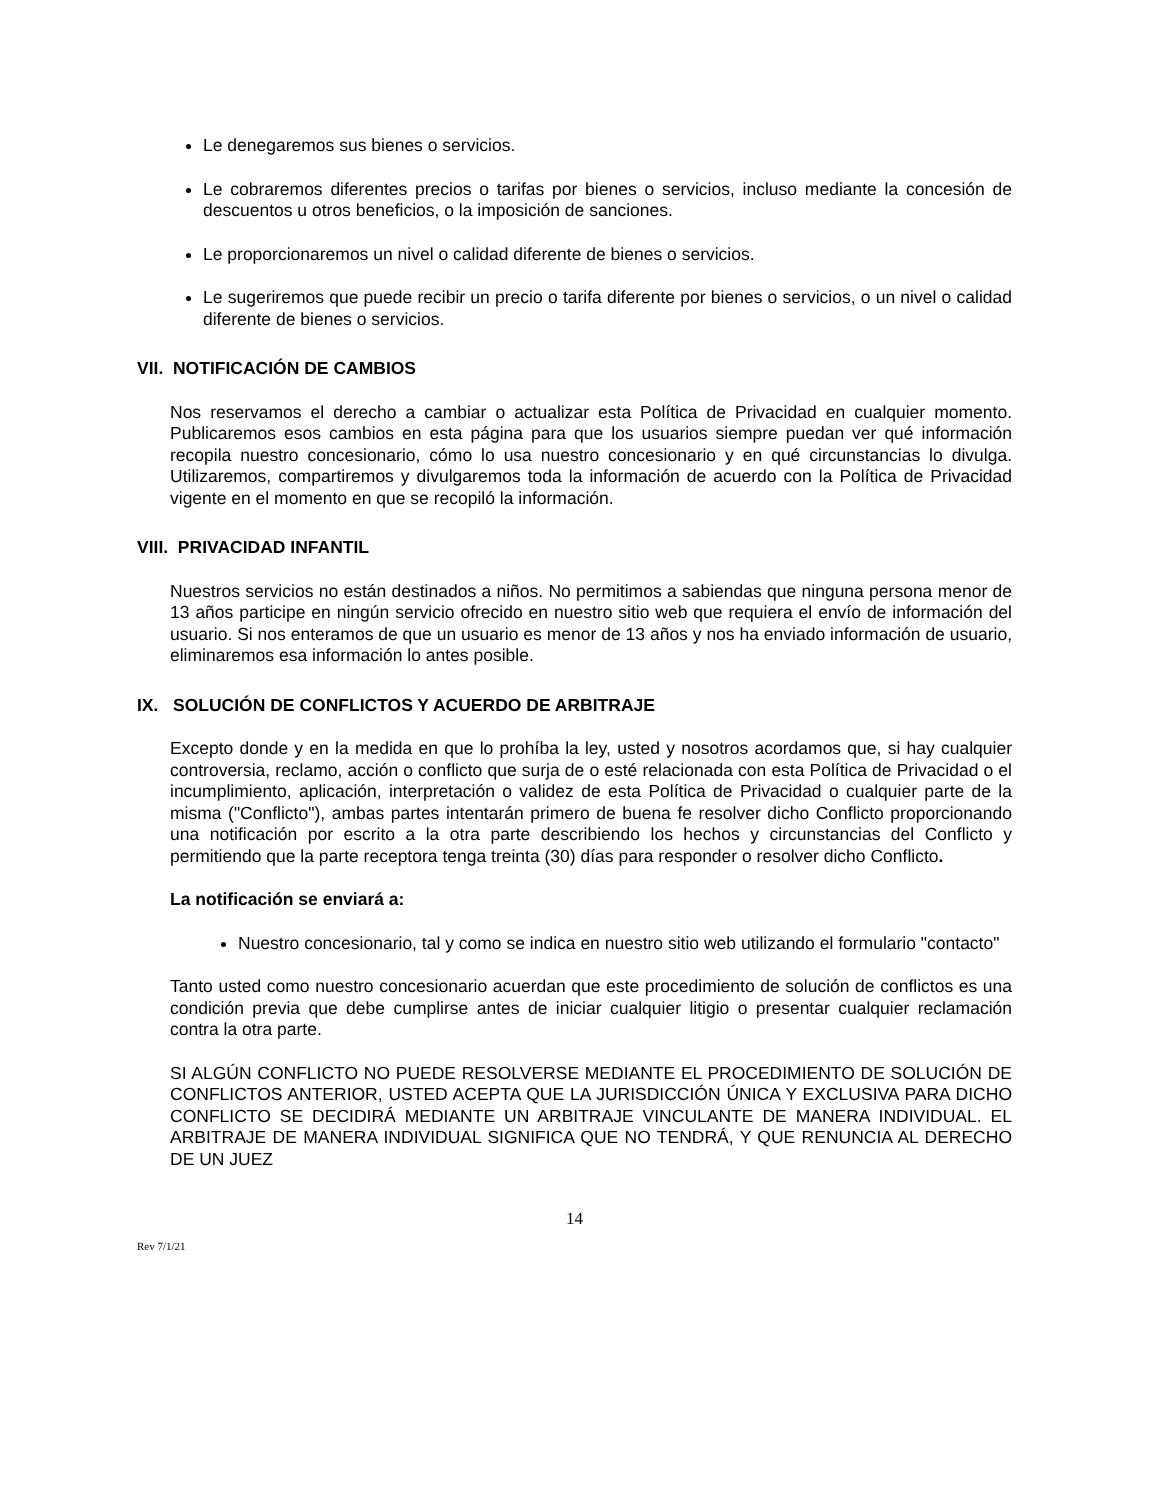Le denegaremos sus bienes o servicios.
Le cobraremos diferentes precios o tarifas por bienes o servicios, incluso mediante la concesión de descuentos u otros beneficios, o la imposición de sanciones.
Le proporcionaremos un nivel o calidad diferente de bienes o servicios.
Le sugeriremos que puede recibir un precio o tarifa diferente por bienes o servicios, o un nivel o calidad diferente de bienes o servicios.
VII. NOTIFICACIÓN DE CAMBIOS
Nos reservamos el derecho a cambiar o actualizar esta Política de Privacidad en cualquier momento. Publicaremos esos cambios en esta página para que los usuarios siempre puedan ver qué información recopila nuestro concesionario, cómo lo usa nuestro concesionario y en qué circunstancias lo divulga. Utilizaremos, compartiremos y divulgaremos toda la información de acuerdo con la Política de Privacidad vigente en el momento en que se recopiló la información.
VIII. PRIVACIDAD INFANTIL
Nuestros servicios no están destinados a niños. No permitimos a sabiendas que ninguna persona menor de 13 años participe en ningún servicio ofrecido en nuestro sitio web que requiera el envío de información del usuario. Si nos enteramos de que un usuario es menor de 13 años y nos ha enviado información de usuario, eliminaremos esa información lo antes posible.
IX. SOLUCIÓN DE CONFLICTOS Y ACUERDO DE ARBITRAJE
Excepto donde y en la medida en que lo prohíba la ley, usted y nosotros acordamos que, si hay cualquier controversia, reclamo, acción o conflicto que surja de o esté relacionada con esta Política de Privacidad o el incumplimiento, aplicación, interpretación o validez de esta Política de Privacidad o cualquier parte de la misma ("Conflicto"), ambas partes intentarán primero de buena fe resolver dicho Conflicto proporcionando una notificación por escrito a la otra parte describiendo los hechos y circunstancias del Conflicto y permitiendo que la parte receptora tenga treinta (30) días para responder o resolver dicho Conflicto.
La notificación se enviará a:
Nuestro concesionario, tal y como se indica en nuestro sitio web utilizando el formulario "contacto"
Tanto usted como nuestro concesionario acuerdan que este procedimiento de solución de conflictos es una condición previa que debe cumplirse antes de iniciar cualquier litigio o presentar cualquier reclamación contra la otra parte.
SI ALGÚN CONFLICTO NO PUEDE RESOLVERSE MEDIANTE EL PROCEDIMIENTO DE SOLUCIÓN DE CONFLICTOS ANTERIOR, USTED ACEPTA QUE LA JURISDICCIÓN ÚNICA Y EXCLUSIVA PARA DICHO CONFLICTO SE DECIDIRÁ MEDIANTE UN ARBITRAJE VINCULANTE DE MANERA INDIVIDUAL. EL ARBITRAJE DE MANERA INDIVIDUAL SIGNIFICA QUE NO TENDRÁ, Y QUE RENUNCIA AL DERECHO DE UN JUEZ
14
Rev 7/1/21